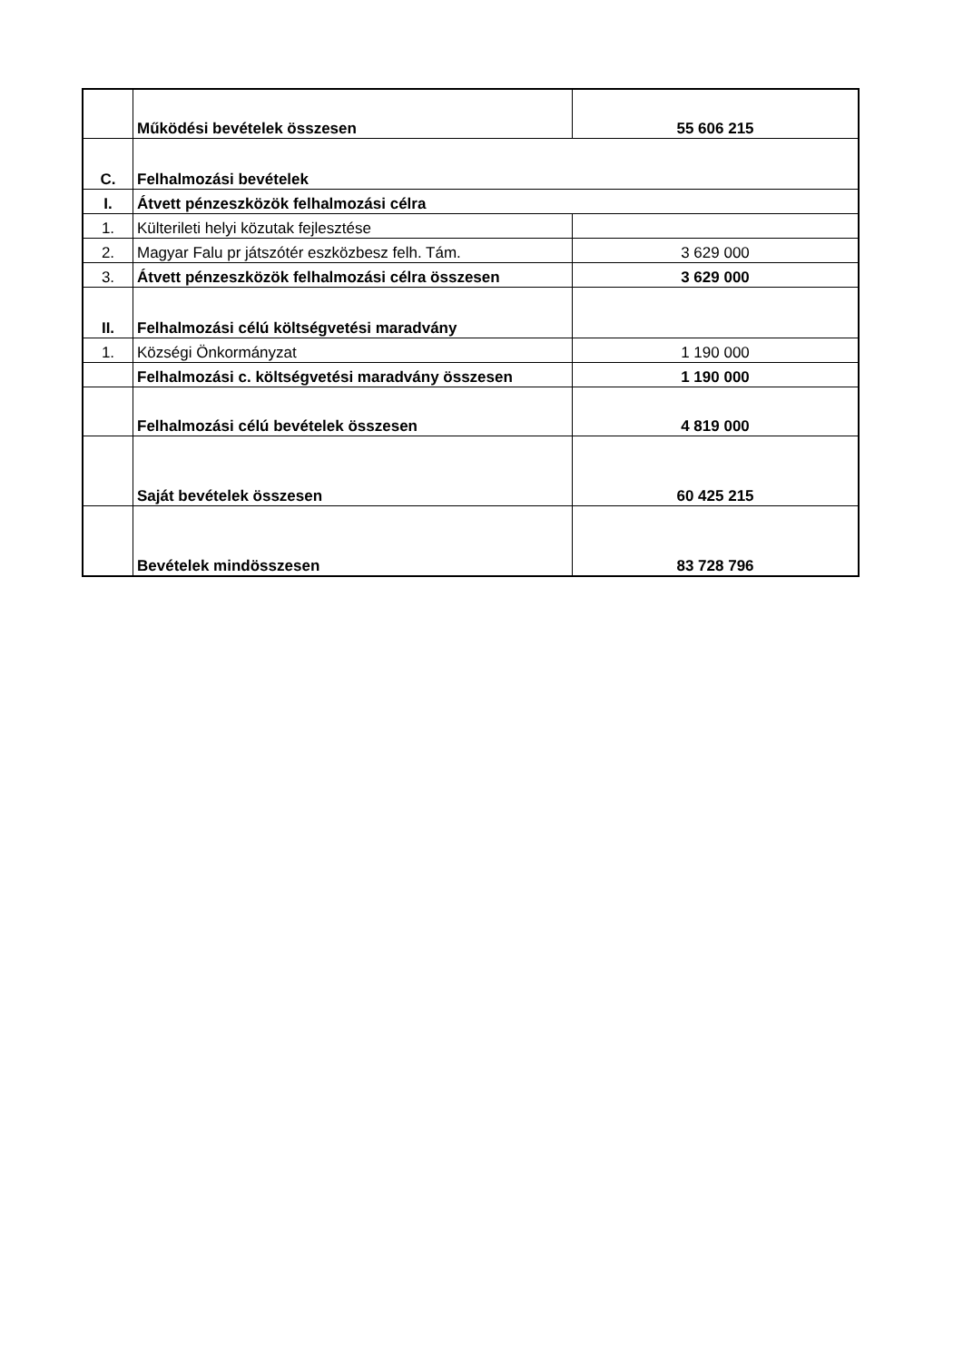| | Működési bevételek összesen | 55 606 215 |
| C. | Felhalmozási bevételek | |
| I. | Átvett pénzeszközök felhalmozási célra | |
| 1. | Külterileti helyi közutak fejlesztése | |
| 2. | Magyar Falu pr játszótér eszközbesz felh. Tám. | 3 629 000 |
| 3. | Átvett pénzeszközök felhalmozási célra összesen | 3 629 000 |
| II. | Felhalmozási célú költségvetési maradvány | |
| 1. | Községi Önkormányzat | 1 190 000 |
| | Felhalmozási c. költségvetési maradvány összesen | 1 190 000 |
| | Felhalmozási célú bevételek összesen | 4 819 000 |
| | Saját bevételek összesen | 60 425 215 |
| | Bevételek mindösszesen | 83 728 796 |